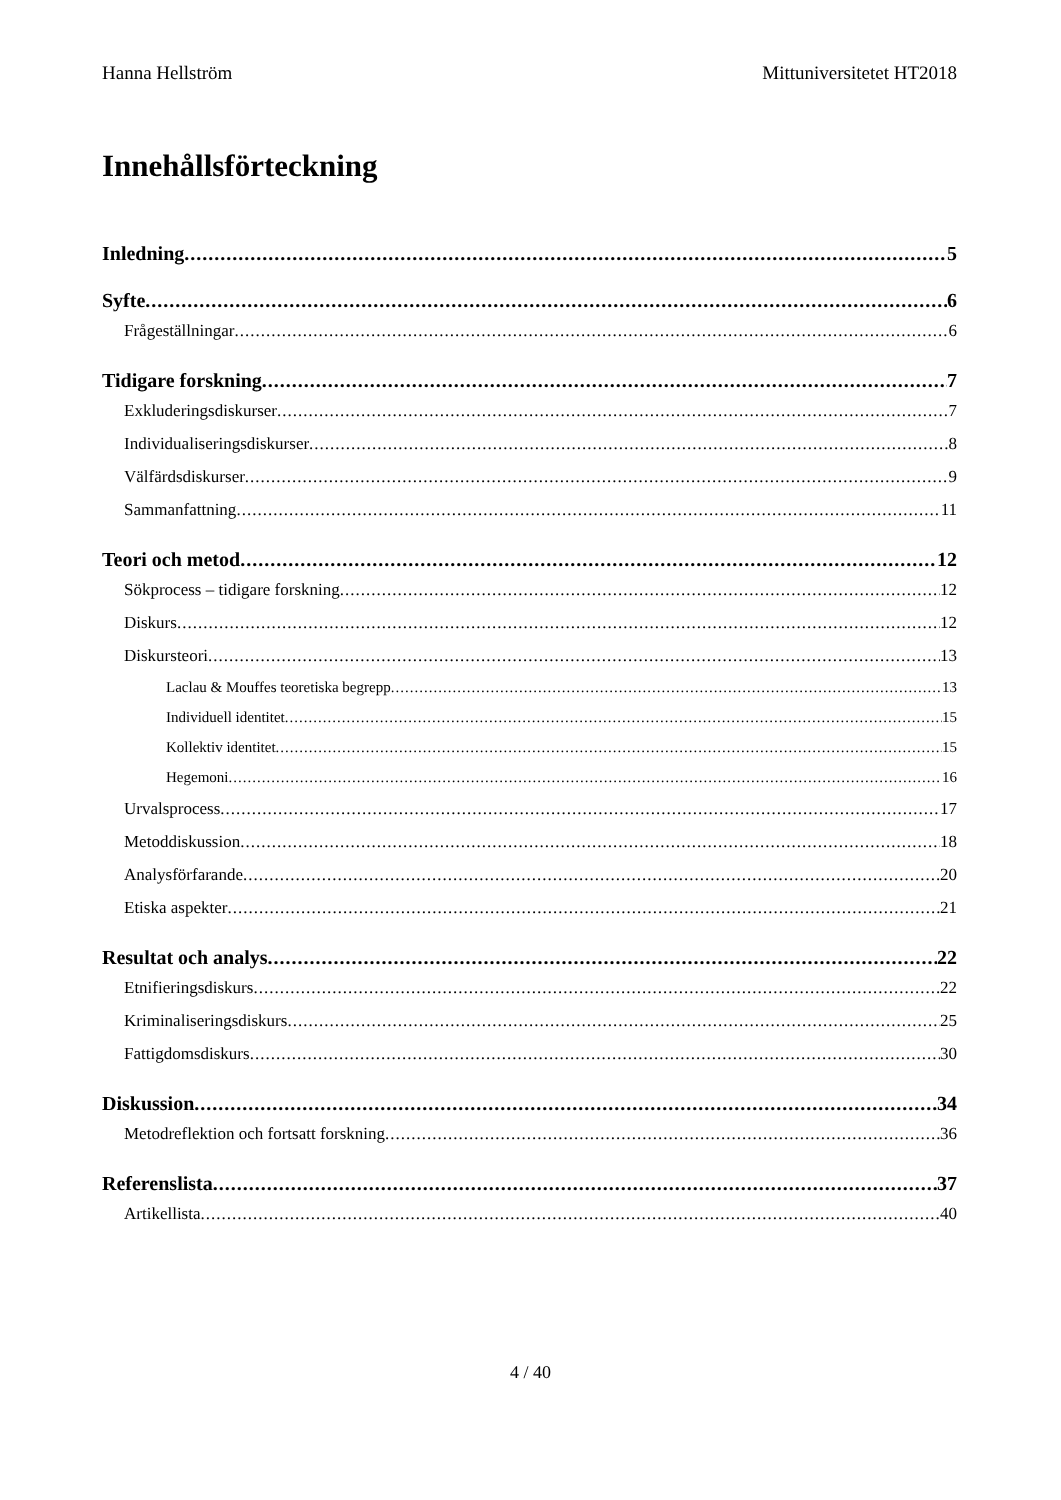Hanna Hellström Mittuniversitetet HT2018
Innehållsförteckning
Inledning 5
Syfte 6
Frågeställningar 6
Tidigare forskning 7
Exkluderingsdiskurser 7
Individualiseringsdiskurser 8
Välfärdsdiskurser 9
Sammanfattning 11
Teori och metod 12
Sökprocess – tidigare forskning 12
Diskurs 12
Diskursteori 13
Laclau & Mouffes teoretiska begrepp 13
Individuell identitet 15
Kollektiv identitet 15
Hegemoni 16
Urvalsprocess 17
Metoddiskussion 18
Analysförfarande 20
Etiska aspekter 21
Resultat och analys 22
Etnifieringsdiskurs 22
Kriminaliseringsdiskurs 25
Fattigdomsdiskurs 30
Diskussion 34
Metodreflektion och fortsatt forskning 36
Referenslista 37
Artikellista 40
4 / 40